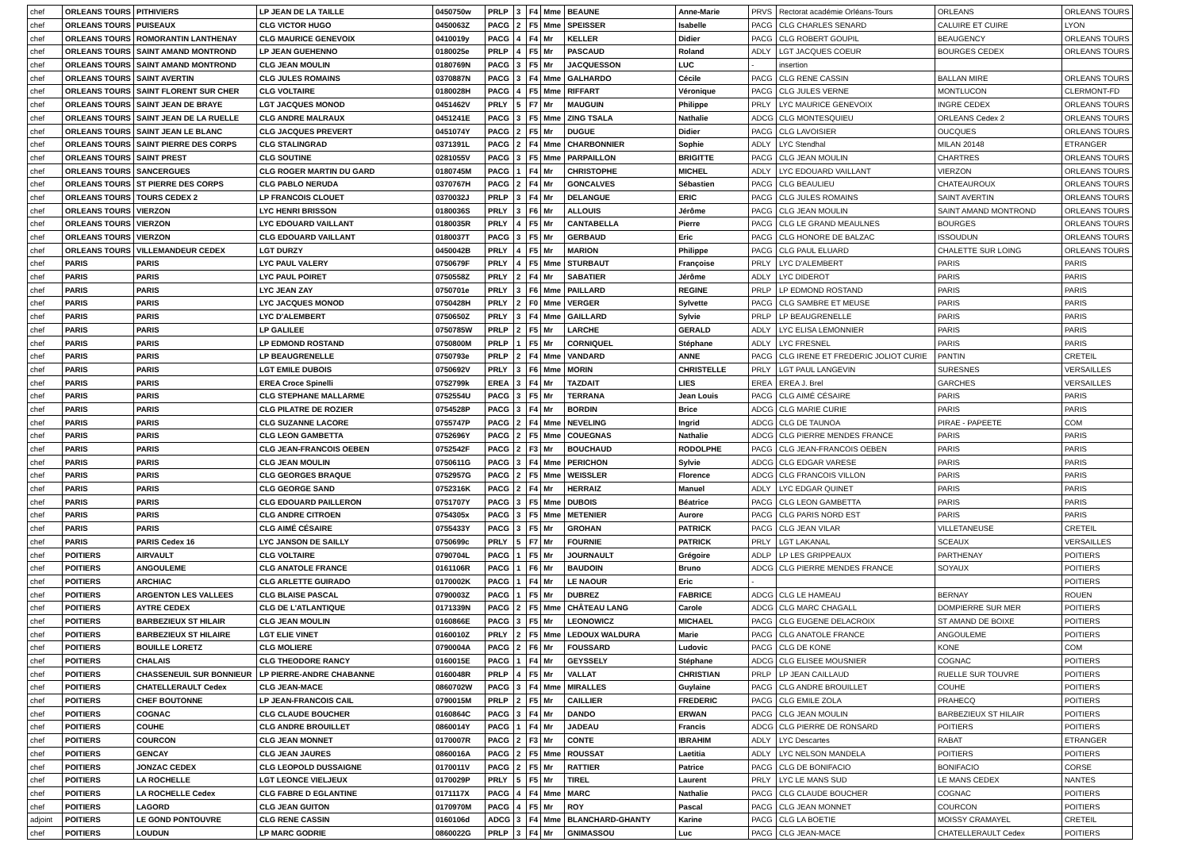| chef | ORLEANS TOURS | PITHIVIERS | LP JEAN DE LA TAILLE | 0450750w | PRLP | 3 | F4 | Mme | BEAUNE | Anne-Marie | PRVS | Rectorat académie Orléans-Tours | ORLEANS | ORLEANS TOURS |
| chef | ORLEANS TOURS | PUISEAUX | CLG VICTOR HUGO | 0450063Z | PACG | 2 | F5 | Mme | SPEISSER | Isabelle | PACG | CLG CHARLES SENARD | CALUIRE ET CUIRE | LYON |
| chef | ORLEANS TOURS | ROMORANTIN LANTHENAY | CLG MAURICE GENEVOIX | 0410019y | PACG | 4 | F4 | Mr | KELLER | Didier | PACG | CLG ROBERT GOUPIL | BEAUGENCY | ORLEANS TOURS |
| chef | ORLEANS TOURS | SAINT AMAND MONTROND | LP JEAN GUEHENNO | 0180025e | PRLP | 4 | F5 | Mr | PASCAUD | Roland | ADLY | LGT JACQUES COEUR | BOURGES CEDEX | ORLEANS TOURS |
| chef | ORLEANS TOURS | SAINT AMAND MONTROND | CLG JEAN MOULIN | 0180769N | PACG | 3 | F5 | Mr | JACQUESSON | LUC | - | insertion | | |
| chef | ORLEANS TOURS | SAINT AVERTIN | CLG JULES ROMAINS | 0370887N | PACG | 3 | F4 | Mme | GALHARDO | Cécile | PACG | CLG RENE CASSIN | BALLAN MIRE | ORLEANS TOURS |
| chef | ORLEANS TOURS | SAINT FLORENT SUR CHER | CLG VOLTAIRE | 0180028H | PACG | 4 | F5 | Mme | RIFFART | Véronique | PACG | CLG JULES VERNE | MONTLUCON | CLERMONT-FD |
| chef | ORLEANS TOURS | SAINT JEAN DE BRAYE | LGT JACQUES MONOD | 0451462V | PRLY | 5 | F7 | Mr | MAUGUIN | Philippe | PRLY | LYC MAURICE GENEVOIX | INGRE CEDEX | ORLEANS TOURS |
| chef | ORLEANS TOURS | SAINT JEAN DE LA RUELLE | CLG ANDRE MALRAUX | 0451241E | PACG | 3 | F5 | Mme | ZING TSALA | Nathalie | ADCG | CLG MONTESQUIEU | ORLEANS Cedex 2 | ORLEANS TOURS |
| chef | ORLEANS TOURS | SAINT JEAN LE BLANC | CLG JACQUES PREVERT | 0451074Y | PACG | 2 | F5 | Mr | DUGUE | Didier | PACG | CLG LAVOISIER | OUCQUES | ORLEANS TOURS |
| chef | ORLEANS TOURS | SAINT PIERRE DES CORPS | CLG STALINGRAD | 0371391L | PACG | 2 | F4 | Mme | CHARBONNIER | Sophie | ADLY | LYC Stendhal | MILAN 20148 | ETRANGER |
| chef | ORLEANS TOURS | SAINT PREST | CLG SOUTINE | 0281055V | PACG | 3 | F5 | Mme | PARPAILLON | BRIGITTE | PACG | CLG JEAN MOULIN | CHARTRES | ORLEANS TOURS |
| chef | ORLEANS TOURS | SANCERGUES | CLG ROGER MARTIN DU GARD | 0180745M | PACG | 1 | F4 | Mr | CHRISTOPHE | MICHEL | ADLY | LYC EDOUARD VAILLANT | VIERZON | ORLEANS TOURS |
| chef | ORLEANS TOURS | ST PIERRE DES CORPS | CLG PABLO NERUDA | 0370767H | PACG | 2 | F4 | Mr | GONCALVES | Sébastien | PACG | CLG BEAULIEU | CHATEAUROUX | ORLEANS TOURS |
| chef | ORLEANS TOURS | TOURS CEDEX 2 | LP FRANCOIS CLOUET | 0370032J | PRLP | 3 | F4 | Mr | DELANGUE | ERIC | PACG | CLG JULES ROMAINS | SAINT AVERTIN | ORLEANS TOURS |
| chef | ORLEANS TOURS | VIERZON | LYC HENRI BRISSON | 0180036S | PRLY | 3 | F6 | Mr | ALLOUIS | Jérôme | PACG | CLG JEAN MOULIN | SAINT AMAND MONTROND | ORLEANS TOURS |
| chef | ORLEANS TOURS | VIERZON | LYC EDOUARD VAILLANT | 0180035R | PRLY | 4 | F5 | Mr | CANTABELLA | Pierre | PACG | CLG LE GRAND MEAULNES | BOURGES | ORLEANS TOURS |
| chef | ORLEANS TOURS | VIERZON | CLG EDOUARD VAILLANT | 0180037T | PACG | 3 | F5 | Mr | GERBAUD | Eric | PACG | CLG HONORE DE BALZAC | ISSOUDUN | ORLEANS TOURS |
| chef | ORLEANS TOURS | VILLEMANDEUR CEDEX | LGT DURZY | 0450042B | PRLY | 4 | F5 | Mr | MARION | Philippe | PACG | CLG PAUL ELUARD | CHALETTE SUR LOING | ORLEANS TOURS |
| chef | PARIS | PARIS | LYC PAUL VALERY | 0750679F | PRLY | 4 | F5 | Mme | STURBAUT | Françoise | PRLY | LYC D'ALEMBERT | PARIS | PARIS |
| chef | PARIS | PARIS | LYC PAUL POIRET | 0750558Z | PRLY | 2 | F4 | Mr | SABATIER | Jérôme | ADLY | LYC DIDEROT | PARIS | PARIS |
| chef | PARIS | PARIS | LYC JEAN ZAY | 0750701e | PRLY | 3 | F6 | Mme | PAILLARD | REGINE | PRLP | LP EDMOND ROSTAND | PARIS | PARIS |
| chef | PARIS | PARIS | LYC JACQUES MONOD | 0750428H | PRLY | 2 | F0 | Mme | VERGER | Sylvette | PACG | CLG SAMBRE ET MEUSE | PARIS | PARIS |
| chef | PARIS | PARIS | LYC D'ALEMBERT | 0750650Z | PRLY | 3 | F4 | Mme | GAILLARD | Sylvie | PRLP | LP BEAUGRENELLE | PARIS | PARIS |
| chef | PARIS | PARIS | LP GALILEE | 0750785W | PRLP | 2 | F5 | Mr | LARCHE | GERALD | ADLY | LYC ELISA LEMONNIER | PARIS | PARIS |
| chef | PARIS | PARIS | LP EDMOND ROSTAND | 0750800M | PRLP | 1 | F5 | Mr | CORNIQUEL | Stéphane | ADLY | LYC FRESNEL | PARIS | PARIS |
| chef | PARIS | PARIS | LP BEAUGRENELLE | 0750793e | PRLP | 2 | F4 | Mme | VANDARD | ANNE | PACG | CLG IRENE ET FREDERIC JOLIOT CURIE | PANTIN | CRETEIL |
| chef | PARIS | PARIS | LGT EMILE DUBOIS | 0750692V | PRLY | 3 | F6 | Mme | MORIN | CHRISTELLE | PRLY | LGT PAUL LANGEVIN | SURESNES | VERSAILLES |
| chef | PARIS | PARIS | EREA Croce Spinelli | 0752799k | EREA | 3 | F4 | Mr | TAZDAIT | LIES | EREA | EREA J. Brel | GARCHES | VERSAILLES |
| chef | PARIS | PARIS | CLG STEPHANE MALLARME | 0752554U | PACG | 3 | F5 | Mr | TERRANA | Jean Louis | PACG | CLG AIMÉ CÉSAIRE | PARIS | PARIS |
| chef | PARIS | PARIS | CLG PILATRE DE ROZIER | 0754528P | PACG | 3 | F4 | Mr | BORDIN | Brice | ADCG | CLG MARIE CURIE | PARIS | PARIS |
| chef | PARIS | PARIS | CLG SUZANNE LACORE | 0755747P | PACG | 2 | F4 | Mme | NEVELING | Ingrid | ADCG | CLG DE TAUNOA | PIRAE - PAPEETE | COM |
| chef | PARIS | PARIS | CLG LEON GAMBETTA | 0752696Y | PACG | 2 | F5 | Mme | COUEGNAS | Nathalie | ADCG | CLG PIERRE MENDES FRANCE | PARIS | PARIS |
| chef | PARIS | PARIS | CLG JEAN-FRANCOIS OEBEN | 0752542F | PACG | 2 | F3 | Mr | BOUCHAUD | RODOLPHE | PACG | CLG JEAN-FRANCOIS OEBEN | PARIS | PARIS |
| chef | PARIS | PARIS | CLG JEAN MOULIN | 0750611G | PACG | 3 | F4 | Mme | PERICHON | Sylvie | ADCG | CLG EDGAR VARESE | PARIS | PARIS |
| chef | PARIS | PARIS | CLG GEORGES BRAQUE | 0752957G | PACG | 2 | F5 | Mme | WEISSLER | Florence | ADCG | CLG FRANCOIS VILLON | PARIS | PARIS |
| chef | PARIS | PARIS | CLG GEORGE SAND | 0752316K | PACG | 2 | F4 | Mr | HERRAIZ | Manuel | ADLY | LYC EDGAR QUINET | PARIS | PARIS |
| chef | PARIS | PARIS | CLG EDOUARD PAILLERON | 0751707Y | PACG | 3 | F5 | Mme | DUBOIS | Béatrice | PACG | CLG LEON GAMBETTA | PARIS | PARIS |
| chef | PARIS | PARIS | CLG ANDRE CITROEN | 0754305x | PACG | 3 | F5 | Mme | METENIER | Aurore | PACG | CLG PARIS NORD EST | PARIS | PARIS |
| chef | PARIS | PARIS | CLG AIMÉ CÉSAIRE | 0755433Y | PACG | 3 | F5 | Mr | GROHAN | PATRICK | PACG | CLG JEAN VILAR | VILLETANEUSE | CRETEIL |
| chef | PARIS | PARIS Cedex 16 | LYC JANSON DE SAILLY | 0750699c | PRLY | 5 | F7 | Mr | FOURNIE | PATRICK | PRLY | LGT LAKANAL | SCEAUX | VERSAILLES |
| chef | POITIERS | AIRVAULT | CLG VOLTAIRE | 0790704L | PACG | 1 | F5 | Mr | JOURNAULT | Grégoire | ADLP | LP LES GRIPPEAUX | PARTHENAY | POITIERS |
| chef | POITIERS | ANGOULEME | CLG ANATOLE FRANCE | 0161106R | PACG | 1 | F6 | Mr | BAUDOIN | Bruno | ADCG | CLG PIERRE MENDES FRANCE | SOYAUX | POITIERS |
| chef | POITIERS | ARCHIAC | CLG ARLETTE GUIRADO | 0170002K | PACG | 1 | F4 | Mr | LE NAOUR | Eric | - | | | POITIERS |
| chef | POITIERS | ARGENTON LES VALLEES | CLG BLAISE PASCAL | 0790003Z | PACG | 1 | F5 | Mr | DUBREZ | FABRICE | ADCG | CLG LE HAMEAU | BERNAY | ROUEN |
| chef | POITIERS | AYTRE CEDEX | CLG DE L'ATLANTIQUE | 0171339N | PACG | 2 | F5 | Mme | CHÂTEAU LANG | Carole | ADCG | CLG MARC CHAGALL | DOMPIERRE SUR MER | POITIERS |
| chef | POITIERS | BARBEZIEUX ST HILAIR | CLG JEAN MOULIN | 0160866E | PACG | 3 | F5 | Mr | LEONOWICZ | MICHAEL | PACG | CLG EUGENE DELACROIX | ST AMAND DE BOIXE | POITIERS |
| chef | POITIERS | BARBEZIEUX ST HILAIRE | LGT ELIE VINET | 0160010Z | PRLY | 2 | F5 | Mme | LEDOUX WALDURA | Marie | PACG | CLG ANATOLE FRANCE | ANGOULEME | POITIERS |
| chef | POITIERS | BOUILLE LORETZ | CLG MOLIERE | 0790004A | PACG | 2 | F6 | Mr | FOUSSARD | Ludovic | PACG | CLG DE KONE | KONE | COM |
| chef | POITIERS | CHALAIS | CLG THEODORE RANCY | 0160015E | PACG | 1 | F4 | Mr | GEYSSELY | Stéphane | ADCG | CLG ELISEE MOUSNIER | COGNAC | POITIERS |
| chef | POITIERS | CHASSENEUIL SUR BONNIEUR | LP PIERRE-ANDRE CHABANNE | 0160048R | PRLP | 4 | F5 | Mr | VALLAT | CHRISTIAN | PRLP | LP JEAN CAILLAUD | RUELLE SUR TOUVRE | POITIERS |
| chef | POITIERS | CHATELLERAULT Cedex | CLG JEAN-MACE | 0860702W | PACG | 3 | F4 | Mme | MIRALLES | Guylaine | PACG | CLG ANDRE BROUILLET | COUHE | POITIERS |
| chef | POITIERS | CHEF BOUTONNE | LP JEAN-FRANCOIS CAIL | 0790015M | PRLP | 2 | F5 | Mr | CAILLIER | FREDERIC | PACG | CLG EMILE ZOLA | PRAHECQ | POITIERS |
| chef | POITIERS | COGNAC | CLG CLAUDE BOUCHER | 0160864C | PACG | 3 | F4 | Mr | DANDO | ERWAN | PACG | CLG JEAN MOULIN | BARBEZIEUX ST HILAIR | POITIERS |
| chef | POITIERS | COUHE | CLG ANDRE BROUILLET | 0860014Y | PACG | 1 | F4 | Mr | JADEAU | Francis | ADCG | CLG PIERRE DE RONSARD | POITIERS | POITIERS |
| chef | POITIERS | COURCON | CLG JEAN MONNET | 0170007R | PACG | 2 | F3 | Mr | CONTE | IBRAHIM | ADLY | LYC Descartes | RABAT | ETRANGER |
| chef | POITIERS | GENCAY | CLG JEAN JAURES | 0860016A | PACG | 2 | F5 | Mme | ROUSSAT | Laetitia | ADLY | LYC NELSON MANDELA | POITIERS | POITIERS |
| chef | POITIERS | JONZAC CEDEX | CLG LEOPOLD DUSSAIGNE | 0170011V | PACG | 2 | F5 | Mr | RATTIER | Patrice | PACG | CLG DE BONIFACIO | BONIFACIO | CORSE |
| chef | POITIERS | LA ROCHELLE | LGT LEONCE VIELJEUX | 0170029P | PRLY | 5 | F5 | Mr | TIREL | Laurent | PRLY | LYC LE MANS SUD | LE MANS CEDEX | NANTES |
| chef | POITIERS | LA ROCHELLE Cedex | CLG FABRE D EGLANTINE | 0171117X | PACG | 4 | F4 | Mme | MARC | Nathalie | PACG | CLG CLAUDE BOUCHER | COGNAC | POITIERS |
| chef | POITIERS | LAGORD | CLG JEAN GUITON | 0170970M | PACG | 4 | F5 | Mr | ROY | Pascal | PACG | CLG JEAN MONNET | COURCON | POITIERS |
| adjoint | POITIERS | LE GOND PONTOUVRE | CLG RENE CASSIN | 0160106d | ADCG | 3 | F4 | Mme | BLANCHARD-GHANTY | Karine | PACG | CLG LA BOETIE | MOISSY CRAMAYEL | CRETEIL |
| chef | POITIERS | LOUDUN | LP MARC GODRIE | 0860022G | PRLP | 3 | F4 | Mr | GNIMASSOU | Luc | PACG | CLG JEAN-MACE | CHATELLERAULT Cedex | POITIERS |